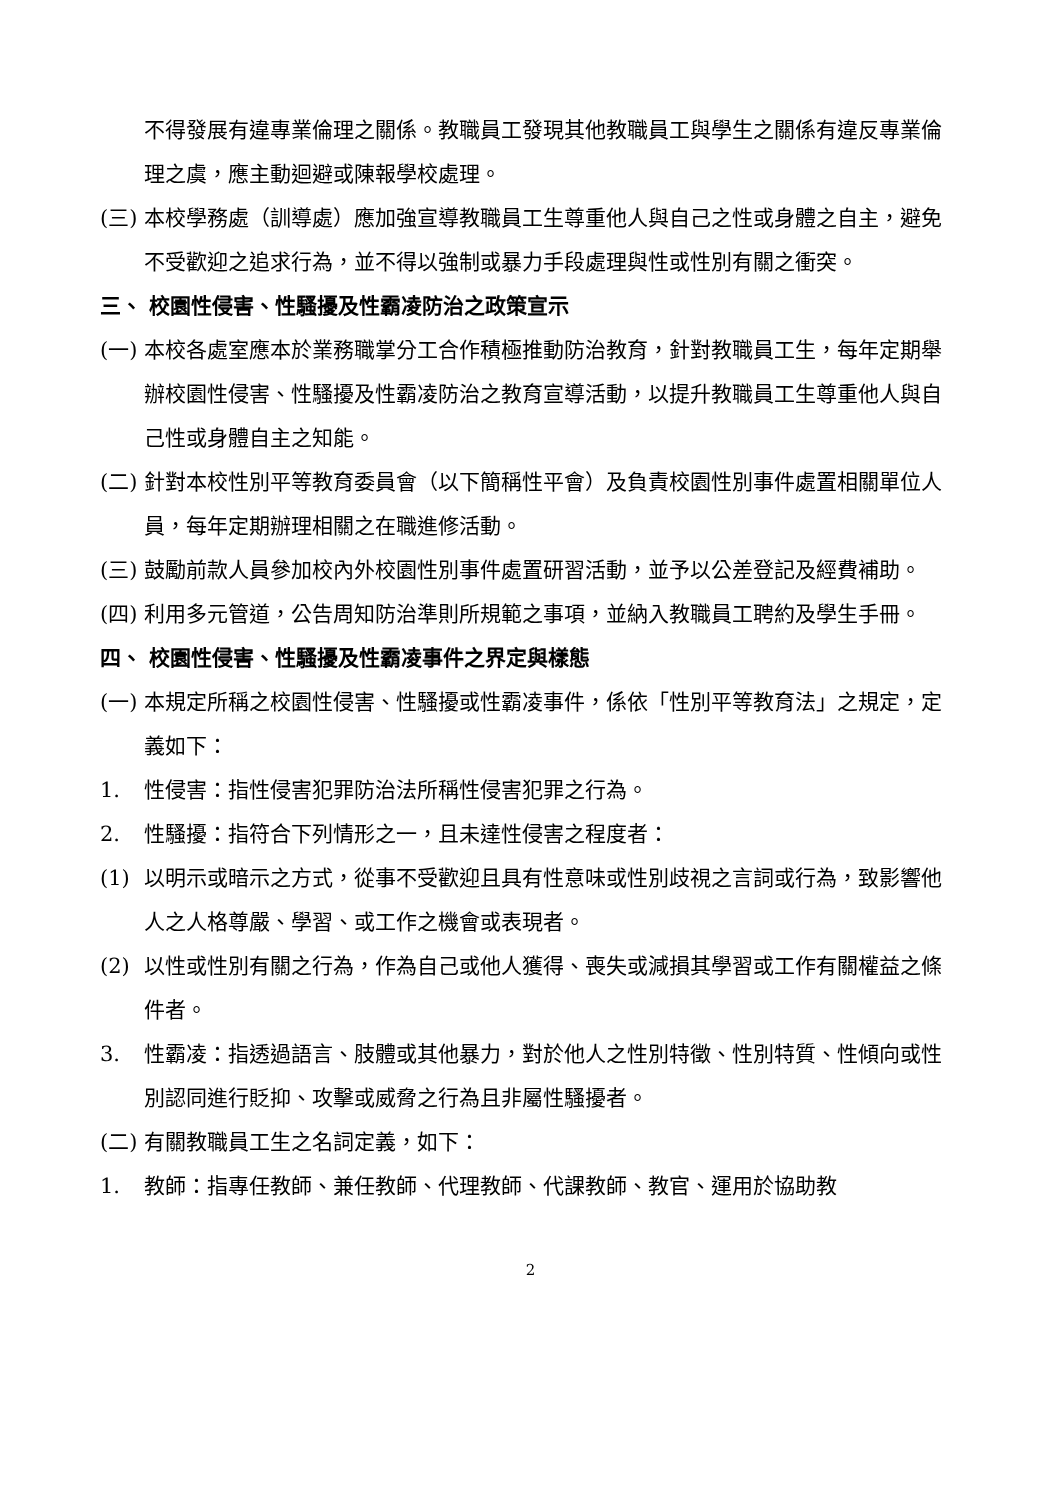不得發展有違專業倫理之關係。教職員工發現其他教職員工與學生之關係有違反專業倫理之虞，應主動迴避或陳報學校處理。
(三) 本校學務處（訓導處）應加強宣導教職員工生尊重他人與自己之性或身體之自主，避免不受歡迎之追求行為，並不得以強制或暴力手段處理與性或性別有關之衝突。
三、 校園性侵害、性騷擾及性霸凌防治之政策宣示
(一) 本校各處室應本於業務職掌分工合作積極推動防治教育，針對教職員工生，每年定期舉辦校園性侵害、性騷擾及性霸凌防治之教育宣導活動，以提升教職員工生尊重他人與自己性或身體自主之知能。
(二) 針對本校性別平等教育委員會（以下簡稱性平會）及負責校園性別事件處置相關單位人員，每年定期辦理相關之在職進修活動。
(三) 鼓勵前款人員參加校內外校園性別事件處置研習活動，並予以公差登記及經費補助。
(四) 利用多元管道，公告周知防治準則所規範之事項，並納入教職員工聘約及學生手冊。
四、 校園性侵害、性騷擾及性霸凌事件之界定與樣態
(一) 本規定所稱之校園性侵害、性騷擾或性霸凌事件，係依「性別平等教育法」之規定，定義如下：
1. 性侵害：指性侵害犯罪防治法所稱性侵害犯罪之行為。
2. 性騷擾：指符合下列情形之一，且未達性侵害之程度者：
(1) 以明示或暗示之方式，從事不受歡迎且具有性意味或性別歧視之言詞或行為，致影響他人之人格尊嚴、學習、或工作之機會或表現者。
(2) 以性或性別有關之行為，作為自己或他人獲得、喪失或減損其學習或工作有關權益之條件者。
3. 性霸凌：指透過語言、肢體或其他暴力，對於他人之性別特徵、性別特質、性傾向或性別認同進行貶抑、攻擊或威脅之行為且非屬性騷擾者。
(二) 有關教職員工生之名詞定義，如下：
1. 教師：指專任教師、兼任教師、代理教師、代課教師、教官、運用於協助教
2